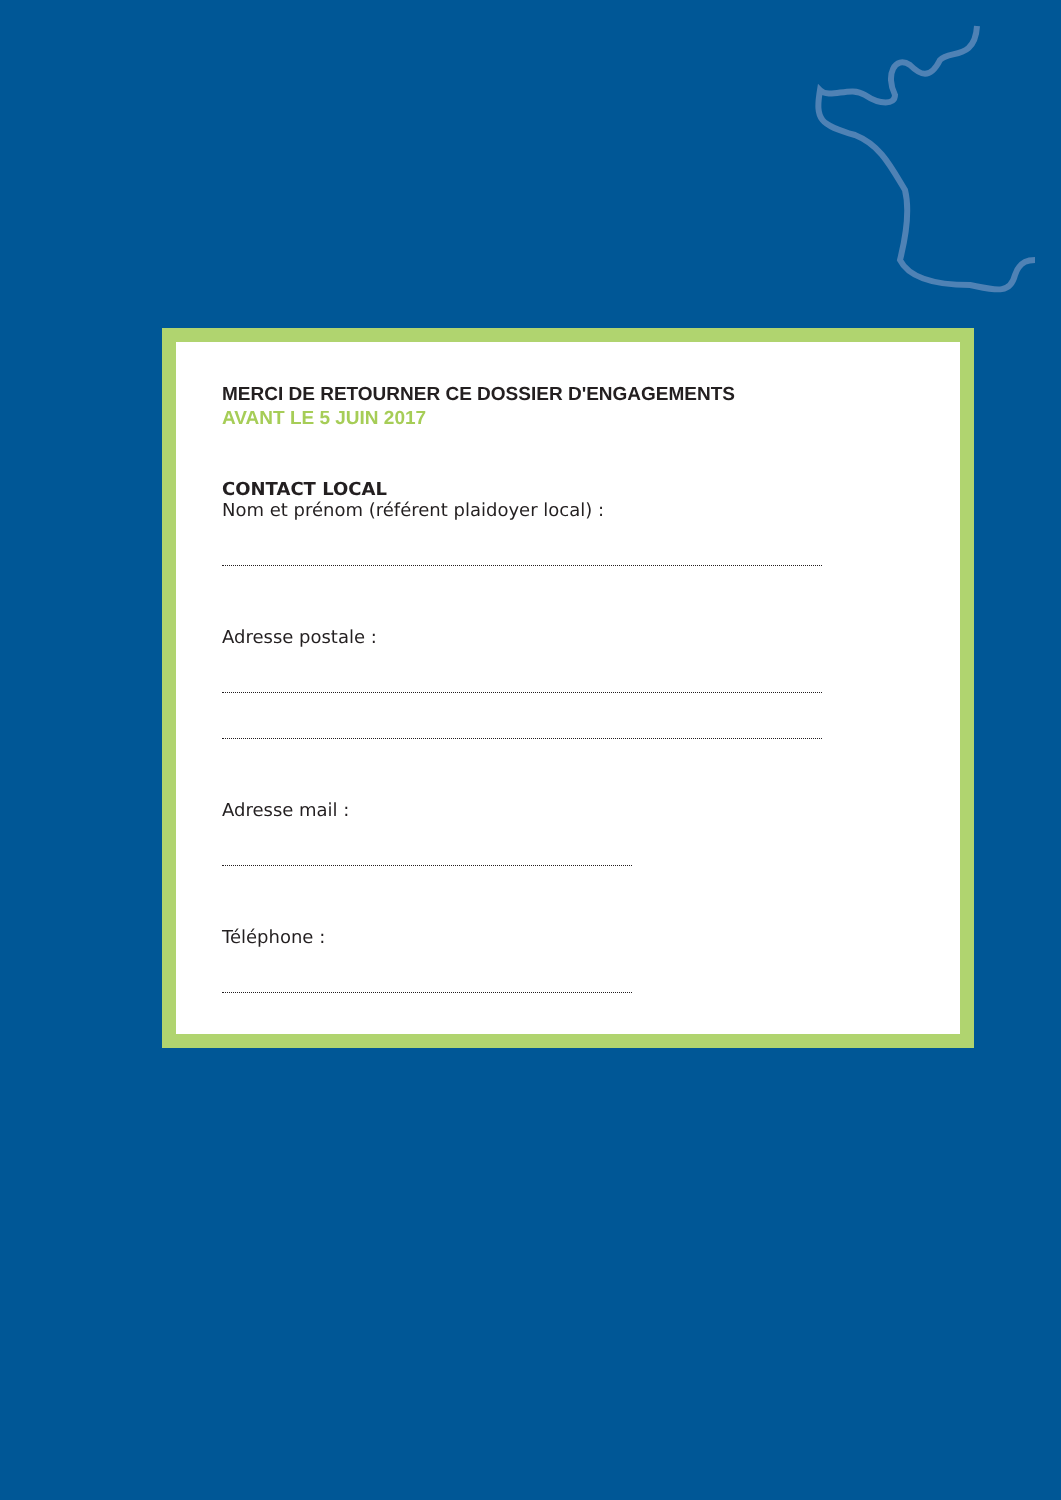MERCI DE RETOURNER CE DOSSIER D'ENGAGEMENTS
AVANT LE 5 JUIN 2017
CONTACT LOCAL
Nom et prénom (référent plaidoyer local) :
Adresse postale :
Adresse mail :
Téléphone :